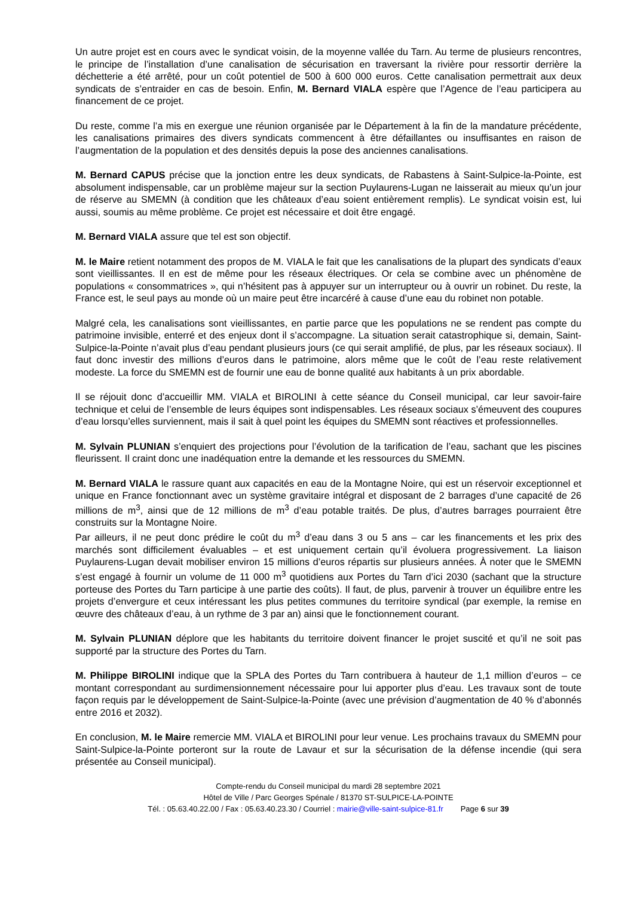Un autre projet est en cours avec le syndicat voisin, de la moyenne vallée du Tarn. Au terme de plusieurs rencontres, le principe de l’installation d’une canalisation de sécurisation en traversant la rivière pour ressortir derrière la déchetterie a été arrêté, pour un coût potentiel de 500 à 600 000 euros. Cette canalisation permettrait aux deux syndicats de s’entraider en cas de besoin. Enfin, M. Bernard VIALA espère que l’Agence de l’eau participera au financement de ce projet.
Du reste, comme l’a mis en exergue une réunion organisée par le Département à la fin de la mandature précédente, les canalisations primaires des divers syndicats commencent à être défaillantes ou insuffisantes en raison de l’augmentation de la population et des densités depuis la pose des anciennes canalisations.
M. Bernard CAPUS précise que la jonction entre les deux syndicats, de Rabastens à Saint-Sulpice-la-Pointe, est absolument indispensable, car un problème majeur sur la section Puylaurens-Lugan ne laisserait au mieux qu’un jour de réserve au SMEMN (à condition que les châteaux d’eau soient entièrement remplis). Le syndicat voisin est, lui aussi, soumis au même problème. Ce projet est nécessaire et doit être engagé.
M. Bernard VIALA assure que tel est son objectif.
M. le Maire retient notamment des propos de M. VIALA le fait que les canalisations de la plupart des syndicats d’eaux sont vieillissantes. Il en est de même pour les réseaux électriques. Or cela se combine avec un phénomène de populations « consommatrices », qui n’hésitent pas à appuyer sur un interrupteur ou à ouvrir un robinet. Du reste, la France est, le seul pays au monde où un maire peut être incarcéré à cause d’une eau du robinet non potable.
Malgré cela, les canalisations sont vieillissantes, en partie parce que les populations ne se rendent pas compte du patrimoine invisible, enterré et des enjeux dont il s’accompagne. La situation serait catastrophique si, demain, Saint-Sulpice-la-Pointe n’avait plus d’eau pendant plusieurs jours (ce qui serait amplifié, de plus, par les réseaux sociaux). Il faut donc investir des millions d’euros dans le patrimoine, alors même que le coût de l’eau reste relativement modeste. La force du SMEMN est de fournir une eau de bonne qualité aux habitants à un prix abordable.
Il se réjouit donc d’accueillir MM. VIALA et BIROLINI à cette séance du Conseil municipal, car leur savoir-faire technique et celui de l’ensemble de leurs équipes sont indispensables. Les réseaux sociaux s’émeuvent des coupures d’eau lorsqu’elles surviennent, mais il sait à quel point les équipes du SMEMN sont réactives et professionnelles.
M. Sylvain PLUNIAN s’enquiert des projections pour l’évolution de la tarification de l’eau, sachant que les piscines fleurissent. Il craint donc une inadéquation entre la demande et les ressources du SMEMN.
M. Bernard VIALA le rassure quant aux capacités en eau de la Montagne Noire, qui est un réservoir exceptionnel et unique en France fonctionnant avec un système gravitaire intégral et disposant de 2 barrages d’une capacité de 26 millions de m<sup>3</sup>, ainsi que de 12 millions de m<sup>3</sup> d’eau potable traités. De plus, d’autres barrages pourraient être construits sur la Montagne Noire.
Par ailleurs, il ne peut donc prédire le coût du m<sup>3</sup> d’eau dans 3 ou 5 ans – car les financements et les prix des marchés sont difficilement évaluables – et est uniquement certain qu’il évoluera progressivement. La liaison Puylaurens-Lugan devait mobiliser environ 15 millions d’euros répartis sur plusieurs années. À noter que le SMEMN s’est engagé à fournir un volume de 11 000 m<sup>3</sup> quotidiens aux Portes du Tarn d’ici 2030 (sachant que la structure porteuse des Portes du Tarn participe à une partie des coûts). Il faut, de plus, parvenir à trouver un équilibre entre les projets d’envergure et ceux intéressant les plus petites communes du territoire syndical (par exemple, la remise en œuvre des châteaux d’eau, à un rythme de 3 par an) ainsi que le fonctionnement courant.
M. Sylvain PLUNIAN déplore que les habitants du territoire doivent financer le projet suscité et qu’il ne soit pas supporté par la structure des Portes du Tarn.
M. Philippe BIROLINI indique que la SPLA des Portes du Tarn contribuera à hauteur de 1,1 million d’euros – ce montant correspondant au surdimensionnement nécessaire pour lui apporter plus d’eau. Les travaux sont de toute façon requis par le développement de Saint-Sulpice-la-Pointe (avec une prévision d’augmentation de 40 % d’abonnés entre 2016 et 2032).
En conclusion, M. le Maire remercie MM. VIALA et BIROLINI pour leur venue. Les prochains travaux du SMEMN pour Saint-Sulpice-la-Pointe porteront sur la route de Lavaur et sur la sécurisation de la défense incendie (qui sera présentée au Conseil municipal).
Compte-rendu du Conseil municipal du mardi 28 septembre 2021
Hôtel de Ville / Parc Georges Spénale / 81370 ST-SULPICE-LA-POINTE
Tél. : 05.63.40.22.00 / Fax : 05.63.40.23.30 / Courriel : mairie@ville-saint-sulpice-81.fr Page 6 sur 39